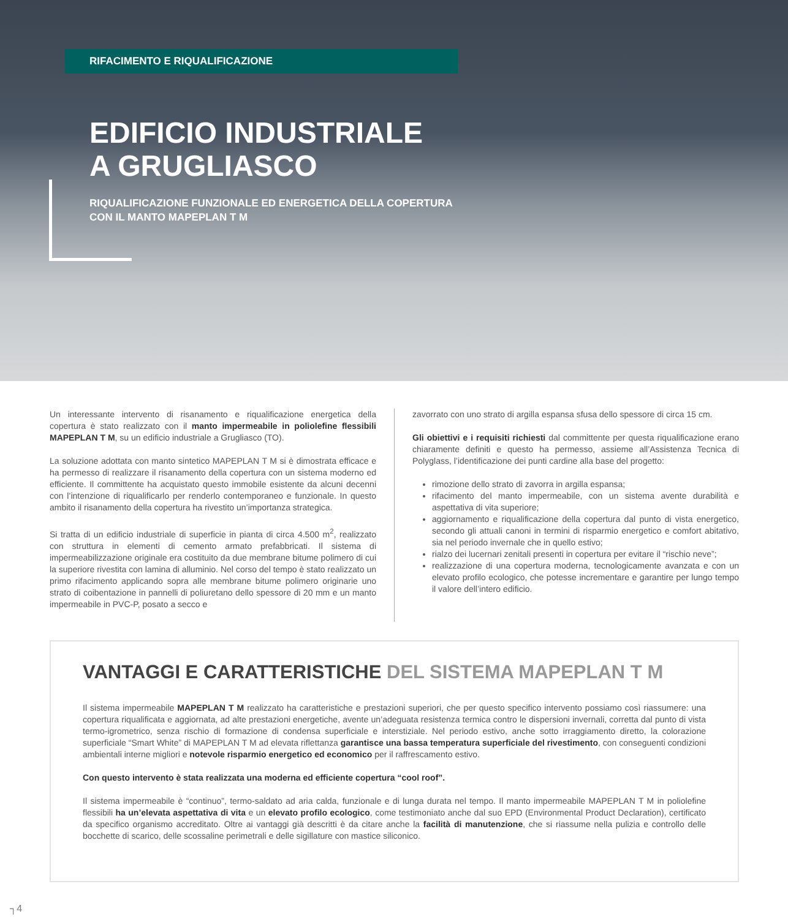RIFACIMENTO E RIQUALIFICAZIONE
EDIFICIO INDUSTRIALE
A GRUGLIASCO
RIQUALIFICAZIONE FUNZIONALE ED ENERGETICA DELLA COPERTURA
CON IL MANTO MAPEPLAN T M
Un interessante intervento di risanamento e riqualificazione energetica della copertura è stato realizzato con il manto impermeabile in poliolefine flessibili MAPEPLAN T M, su un edificio industriale a Grugliasco (TO).
La soluzione adottata con manto sintetico MAPEPLAN T M si è dimostrata efficace e ha permesso di realizzare il risanamento della copertura con un sistema moderno ed efficiente. Il committente ha acquistato questo immobile esistente da alcuni decenni con l’intenzione di riqualificarlo per renderlo contemporaneo e funzionale. In questo ambito il risanamento della copertura ha rivestito un’importanza strategica.
Si tratta di un edificio industriale di superficie in pianta di circa 4.500 m<sup>2</sup>, realizzato con struttura in elementi di cemento armato prefabbricati. Il sistema di impermeabilizzazione originale era costituito da due membrane bitume polimero di cui la superiore rivestita con lamina di alluminio. Nel corso del tempo è stato realizzato un primo rifacimento applicando sopra alle membrane bitume polimero originarie uno strato di coibentazione in pannelli di poliuretano dello spessore di 20 mm e un manto impermeabile in PVC-P, posato a secco e
zavorrato con uno strato di argilla espansa sfusa dello spessore di circa 15 cm.
Gli obiettivi e i requisiti richiesti dal committente per questa riqualificazione erano chiaramente definiti e questo ha permesso, assieme all’Assistenza Tecnica di Polyglass, l’identificazione dei punti cardine alla base del progetto:
rimozione dello strato di zavorra in argilla espansa;
rifacimento del manto impermeabile, con un sistema avente durabilità e aspettativa di vita superiore;
aggiornamento e riqualificazione della copertura dal punto di vista energetico, secondo gli attuali canoni in termini di risparmio energetico e comfort abitativo, sia nel periodo invernale che in quello estivo;
rialzo dei lucernari zenitali presenti in copertura per evitare il “rischio neve”;
realizzazione di una copertura moderna, tecnologicamente avanzata e con un elevato profilo ecologico, che potesse incrementare e garantire per lungo tempo il valore dell’intero edificio.
VANTAGGI E CARATTERISTICHE DEL SISTEMA MAPEPLAN T M
Il sistema impermeabile MAPEPLAN T M realizzato ha caratteristiche e prestazioni superiori, che per questo specifico intervento possiamo così riassumere: una copertura riqualificata e aggiornata, ad alte prestazioni energetiche, avente un’adeguata resistenza termica contro le dispersioni invernali, corretta dal punto di vista termo-igrometrico, senza rischio di formazione di condensa superficiale e interstiziale. Nel periodo estivo, anche sotto irraggiamento diretto, la colorazione superficiale “Smart White” di MAPEPLAN T M ad elevata riflettanza garantisce una bassa temperatura superficiale del rivestimento, con conseguenti condizioni ambientali interne migliori e notevole risparmio energetico ed economico per il raffrescamento estivo.
Con questo intervento è stata realizzata una moderna ed efficiente copertura “cool roof”.
Il sistema impermeabile è “continuo”, termo-saldato ad aria calda, funzionale e di lunga durata nel tempo. Il manto impermeabile MAPEPLAN T M in poliolefine flessibili ha un’elevata aspettativa di vita e un elevato profilo ecologico, come testimoniato anche dal suo EPD (Environmental Product Declaration), certificato da specifico organismo accreditato. Oltre ai vantaggi già descritti è da citare anche la facilità di manutenzione, che si riassume nella pulizia e controllo delle bocchette di scarico, delle scossaline perimetrali e delle sigillature con mastice siliconico.
┐4